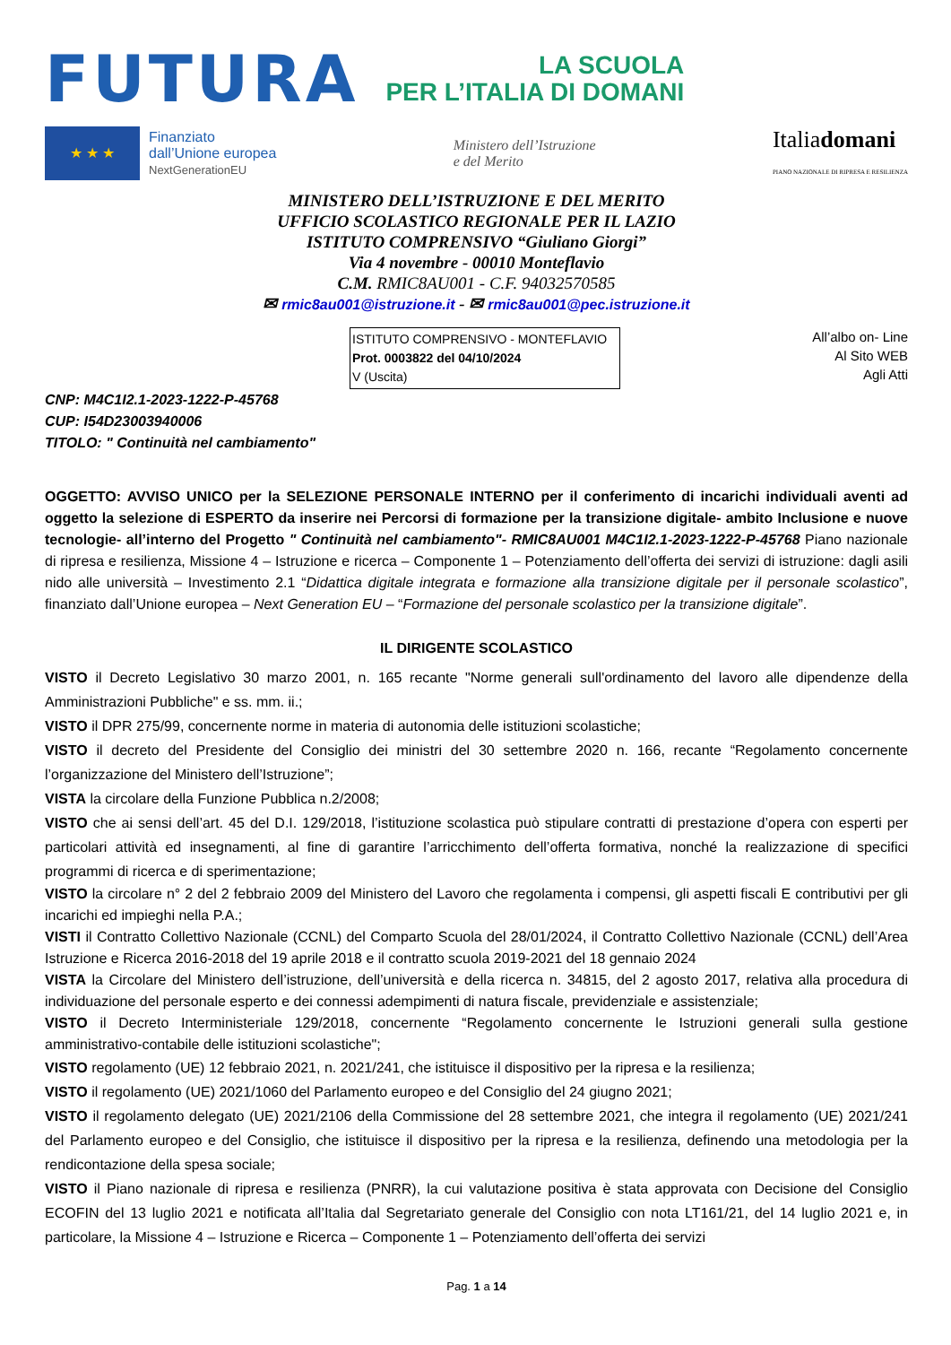FUTURA
LA SCUOLA
PER L’ITALIA DI DOMANI
★ ★ ★
Finanziato
dall’Unione europea
NextGenerationEU
Ministero dell’Istruzione
e del Merito
Italiadomani
PIANO NAZIONALE DI RIPRESA E RESILIENZA
MINISTERO DELL’ISTRUZIONE E DEL MERITO
UFFICIO SCOLASTICO REGIONALE PER IL LAZIO
ISTITUTO COMPRENSIVO “Giuliano Giorgi”
Via 4 novembre - 00010 Monteflavio
C.M. RMIC8AU001 - C.F. 94032570585
✉ rmic8au001@istruzione.it - ✉ rmic8au001@pec.istruzione.it
ISTITUTO COMPRENSIVO - MONTEFLAVIO
Prot. 0003822 del 04/10/2024
V (Uscita)
All’albo on- Line
Al Sito WEB
Agli Atti
CNP: M4C1I2.1-2023-1222-P-45768
CUP: I54D23003940006
TITOLO: " Continuità nel cambiamento"
OGGETTO: AVVISO UNICO per la SELEZIONE PERSONALE INTERNO per il conferimento di incarichi individuali aventi ad oggetto la selezione di ESPERTO da inserire nei Percorsi di formazione per la transizione digitale- ambito Inclusione e nuove tecnologie- all’interno del Progetto " Continuità nel cambiamento"- RMIC8AU001 M4C1I2.1-2023-1222-P-45768 Piano nazionale di ripresa e resilienza, Missione 4 – Istruzione e ricerca – Componente 1 – Potenziamento dell’offerta dei servizi di istruzione: dagli asili nido alle università – Investimento 2.1 “Didattica digitale integrata e formazione alla transizione digitale per il personale scolastico”, finanziato dall’Unione europea – Next Generation EU – “Formazione del personale scolastico per la transizione digitale”.
IL DIRIGENTE SCOLASTICO
VISTO il Decreto Legislativo 30 marzo 2001, n. 165 recante "Norme generali sull'ordinamento del lavoro alle dipendenze della Amministrazioni Pubbliche" e ss. mm. ii.;
VISTO il DPR 275/99, concernente norme in materia di autonomia delle istituzioni scolastiche;
VISTO il decreto del Presidente del Consiglio dei ministri del 30 settembre 2020 n. 166, recante “Regolamento concernente l’organizzazione del Ministero dell’Istruzione”;
VISTA la circolare della Funzione Pubblica n.2/2008;
VISTO che ai sensi dell’art. 45 del D.I. 129/2018, l’istituzione scolastica può stipulare contratti di prestazione d’opera con esperti per particolari attività ed insegnamenti, al fine di garantire l’arricchimento dell’offerta formativa, nonché la realizzazione di specifici programmi di ricerca e di sperimentazione;
VISTO la circolare n° 2 del 2 febbraio 2009 del Ministero del Lavoro che regolamenta i compensi, gli aspetti fiscali E contributivi per gli incarichi ed impieghi nella P.A.;
VISTI il Contratto Collettivo Nazionale (CCNL) del Comparto Scuola del 28/01/2024, il Contratto Collettivo Nazionale (CCNL) dell’Area Istruzione e Ricerca 2016-2018 del 19 aprile 2018 e il contratto scuola 2019-2021 del 18 gennaio 2024
VISTA la Circolare del Ministero dell’istruzione, dell’università e della ricerca n. 34815, del 2 agosto 2017, relativa alla procedura di individuazione del personale esperto e dei connessi adempimenti di natura fiscale, previdenziale e assistenziale;
VISTO il Decreto Interministeriale 129/2018, concernente “Regolamento concernente le Istruzioni generali sulla gestione amministrativo-contabile delle istituzioni scolastiche";
VISTO regolamento (UE) 12 febbraio 2021, n. 2021/241, che istituisce il dispositivo per la ripresa e la resilienza;
VISTO il regolamento (UE) 2021/1060 del Parlamento europeo e del Consiglio del 24 giugno 2021;
VISTO il regolamento delegato (UE) 2021/2106 della Commissione del 28 settembre 2021, che integra il regolamento (UE) 2021/241 del Parlamento europeo e del Consiglio, che istituisce il dispositivo per la ripresa e la resilienza, definendo una metodologia per la rendicontazione della spesa sociale;
VISTO il Piano nazionale di ripresa e resilienza (PNRR), la cui valutazione positiva è stata approvata con Decisione del Consiglio ECOFIN del 13 luglio 2021 e notificata all’Italia dal Segretariato generale del Consiglio con nota LT161/21, del 14 luglio 2021 e, in particolare, la Missione 4 – Istruzione e Ricerca – Componente 1 – Potenziamento dell’offerta dei servizi
Pag. 1 a 14